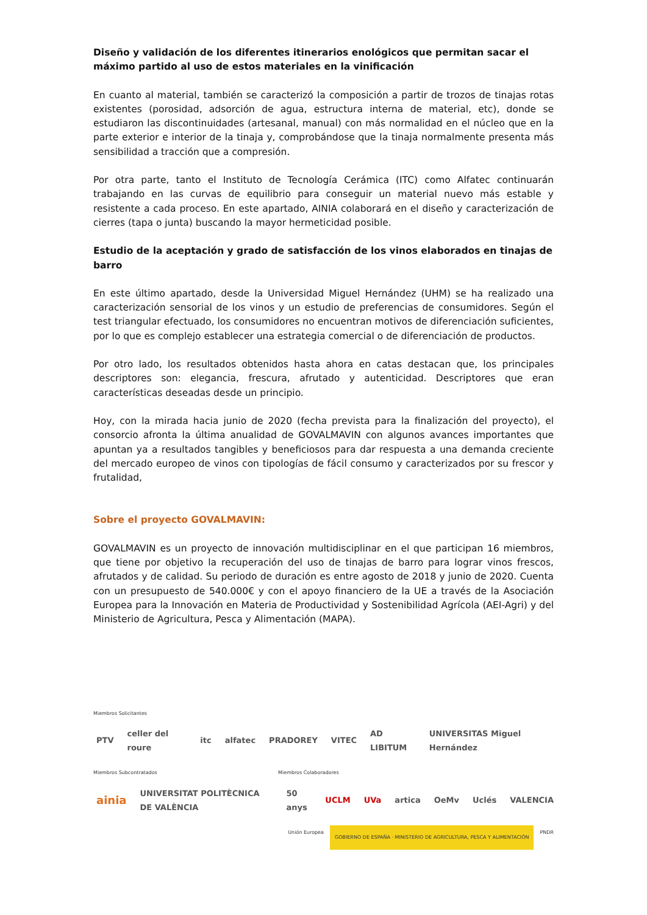Diseño y validación de los diferentes itinerarios enológicos que permitan sacar el máximo partido al uso de estos materiales en la vinificación
En cuanto al material, también se caracterizó la composición a partir de trozos de tinajas rotas existentes (porosidad, adsorción de agua, estructura interna de material, etc), donde se estudiaron las discontinuidades (artesanal, manual) con más normalidad en el núcleo que en la parte exterior e interior de la tinaja y, comprobándose que la tinaja normalmente presenta más sensibilidad a tracción que a compresión.
Por otra parte, tanto el Instituto de Tecnología Cerámica (ITC) como Alfatec continuarán trabajando en las curvas de equilibrio para conseguir un material nuevo más estable y resistente a cada proceso. En este apartado, AINIA colaborará en el diseño y caracterización de cierres (tapa o junta) buscando la mayor hermeticidad posible.
Estudio de la aceptación y grado de satisfacción de los vinos elaborados en tinajas de barro
En este último apartado, desde la Universidad Miguel Hernández (UHM) se ha realizado una caracterización sensorial de los vinos y un estudio de preferencias de consumidores. Según el test triangular efectuado, los consumidores no encuentran motivos de diferenciación suficientes, por lo que es complejo establecer una estrategia comercial o de diferenciación de productos.
Por otro lado, los resultados obtenidos hasta ahora en catas destacan que, los principales descriptores son: elegancia, frescura, afrutado y autenticidad. Descriptores que eran características deseadas desde un principio.
Hoy, con la mirada hacia junio de 2020 (fecha prevista para la finalización del proyecto), el consorcio afronta la última anualidad de GOVALMAVIN con algunos avances importantes que apuntan ya a resultados tangibles y beneficiosos para dar respuesta a una demanda creciente del mercado europeo de vinos con tipologías de fácil consumo y caracterizados por su frescor y frutalidad,
Sobre el proyecto GOVALMAVIN:
GOVALMAVIN es un proyecto de innovación multidisciplinar en el que participan 16 miembros, que tiene por objetivo la recuperación del uso de tinajas de barro para lograr vinos frescos, afrutados y de calidad. Su periodo de duración es entre agosto de 2018 y junio de 2020. Cuenta con un presupuesto de 540.000€ y con el apoyo financiero de la UE a través de la Asociación Europea para la Innovación en Materia de Productividad y Sostenibilidad Agrícola (AEI-Agri) y del Ministerio de Agricultura, Pesca y Alimentación (MAPA).
Miembros Solicitantes
PTV celler del roure itc alfatec PRADOREY VITEC AD LIBITUM UNIVERSITAS Miguel Hernández
Miembros Subcontratados Miembros Colaboradores
ainia UNIVERSITAT POLITÈCNICA DE VALÈNCIA 50 anys UCLM UVa artica OeMv Uclés VALENCIA
Unión Europea
GOBIERNO DE ESPAÑA · MINISTERIO DE AGRICULTURA, PESCA Y ALIMENTACIÓN
PNDR